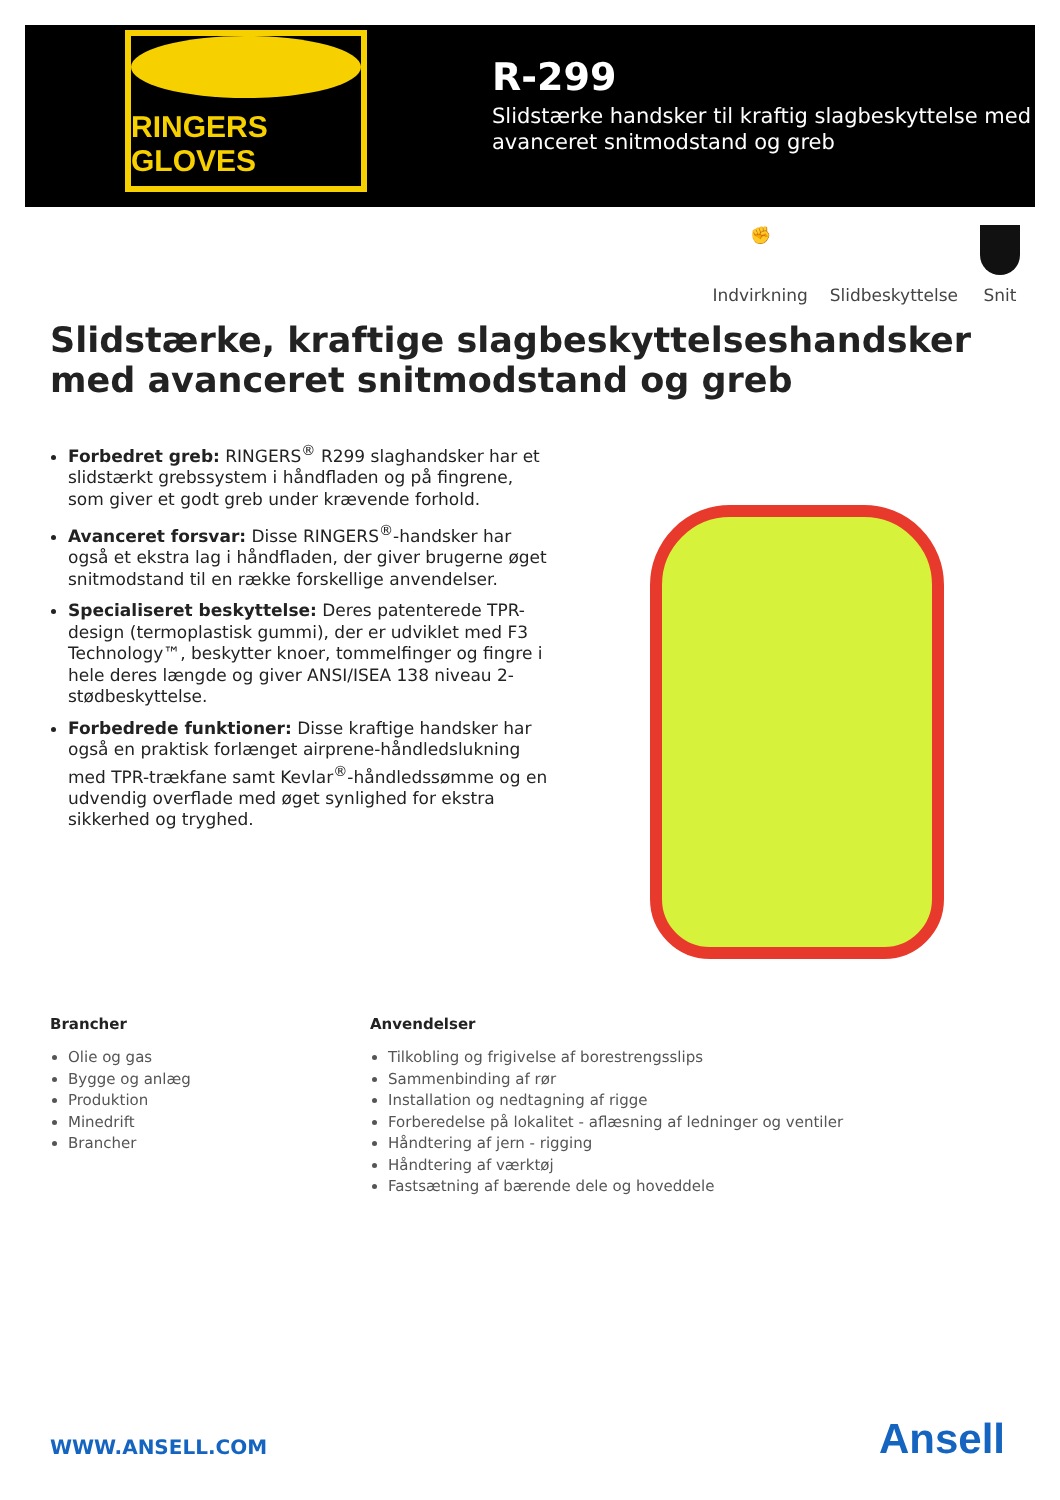RINGERS GLOVES
R-299
Slidstærke handsker til kraftig slagbeskyttelse med avanceret snitmodstand og greb
✊
Indvirkning
Slidbeskyttelse
Snit
Slidstærke, kraftige slagbeskyttelseshandsker med avanceret snitmodstand og greb
Forbedret greb: RINGERS<sup>®</sup> R299 slaghandsker har et slidstærkt grebssystem i håndfladen og på fingrene, som giver et godt greb under krævende forhold.
Avanceret forsvar: Disse RINGERS<sup>®</sup>-handsker har også et ekstra lag i håndfladen, der giver brugerne øget snitmodstand til en række forskellige anvendelser.
Specialiseret beskyttelse: Deres patenterede TPR-design (termoplastisk gummi), der er udviklet med F3 Technology™, beskytter knoer, tommelfinger og fingre i hele deres længde og giver ANSI/ISEA 138 niveau 2-stødbeskyttelse.
Forbedrede funktioner: Disse kraftige handsker har også en praktisk forlænget airprene-håndledslukning med TPR-trækfane samt Kevlar<sup>®</sup>-håndledssømme og en udvendig overflade med øget synlighed for ekstra sikkerhed og tryghed.
Brancher
Olie og gas
Bygge og anlæg
Produktion
Minedrift
Brancher
Anvendelser
Tilkobling og frigivelse af borestrengsslips
Sammenbinding af rør
Installation og nedtagning af rigge
Forberedelse på lokalitet - aflæsning af ledninger og ventiler
Håndtering af jern - rigging
Håndtering af værktøj
Fastsætning af bærende dele og hoveddele
WWW.ANSELL.COM Ansell